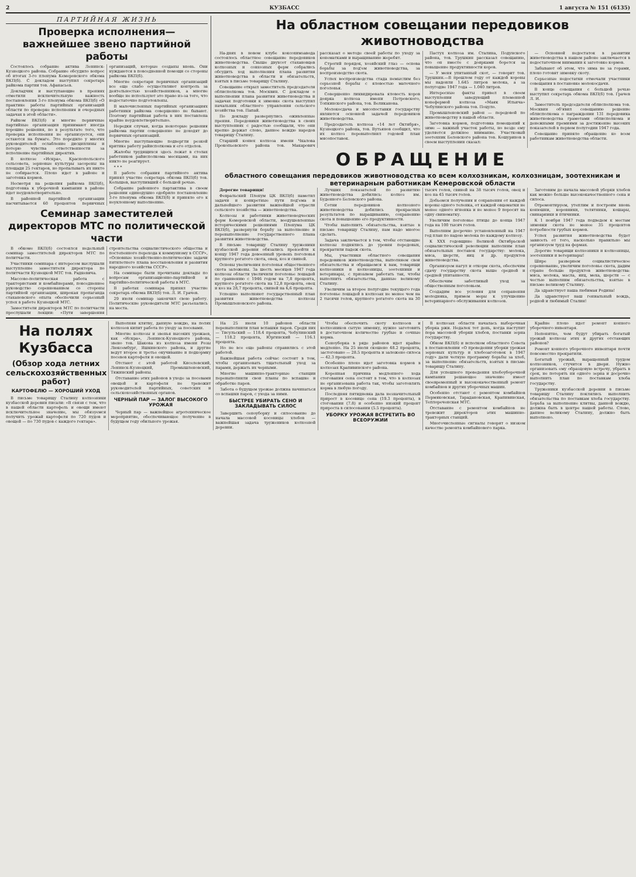2 КУЗБАСС 1 августа № 151 (6135)
ПАРТИЙНАЯ ЖИЗНЬ
Проверка исполнения—важнейшее звено партийной работы
Состоялось собрание актива Ленинск-Кузнецкого района. Собрание обсудило вопрос об итогах 3-го пленума Кемеровского обкома ВКП(б). С докладом выступил секретарь райкома партии тов. Афанасьев.
Докладчик и выступающие в прениях отметили исключительную важность постановления 3-го пленума обкома ВКП(б) «О практике работы партийных организаций области по проверке исполнения и очередных задачах в этой области».
Райком ВКП(б) и многие первичные партийные организации принимают иногда хорошие решения, но в результате того, что проверка исполнения не организуется, они остаются на бумаге. Это породило у многих руководителей ослабление дисциплины и потерю чувства ответственности за исполнение партийных директив.
В колхозе «Искра», Краснопольского сельсовета, зерновые культуры засорены на площади 25 гектаров, но пропалывать их никто не собирается. Плохо идет в районе и заготовка кормов.
Несмотря на решения райкома ВКП(б), подготовка к уборочной кампании в районе идет неудовлетворительно.
В районной партийной организации насчитывается 60 процентов первичных организаций, которые созданы вновь. Они нуждаются в повседневной помощи со стороны райкома ВКП(б).
Многие секретари первичных организаций все еще слабо осуществляют контроль за деятельностью хозяйственников, а многие вообще не используют это право из-за того, что недостаточно подготовлены.
В малочисленных партийных организациях работники райкома совершенно не бывают. Поэтому партийная работа в них поставлена крайне неудовлетворительно.
Нередки случаи, когда некоторые решения райкома партии совершенно не доходят до первичных организаций.
Многие выступающие подвергли резкой критике работу райисполкома и его отделов.
Жалобы трудящихся здесь лежат в столах работников райисполкома месяцами, на них никто не реагирует.
* * *
В работе собрания партийного актива принял участие секретарь обкома ВКП(б) тов. Колышев, выступивший с большой речью.
Собрание районного партактива в своем решении единодушно одобрило постановление 3-го пленума обкома ВКП(б) и приняло его к неуклонному выполнению.
Семинар заместителей директоров МТС по политической части
В обкоме ВКП(б) состоялся недельный семинар заместителей директоров МТС по политчасти.
Участники семинара с интересом выслушали выступление заместителя директора по политчасти Кузнецкой МТС тов. Радкевича.
Массово-политическая работа с трактористами и комбайнерами, повседневное руководство соревнованием со стороны партийной организации, широкая пропаганда стахановского опыта обеспечили серьезный успех в работе Кузнецкой МТС.
Заместители директоров МТС по политчасти прослушали лекции: «Пути завершения строительства социалистического общества и постепенного перехода к коммунизму в СССР», «Основные хозяйственно-политические задачи пятилетнего плана восстановления и развития народного хозяйства СССР».
На семинаре были прочитаны доклады по вопросам организационно-партийной и партийно-политической работы в МТС.
В работах семинара принял участие секретарь обкома ВКП(б) тов. Л. И. Грачев.
29 июля семинар закончил свою работу. Политические руководители МТС разъехались на места.
На областном совещании передовиков животноводства
На-днях в новом клубе коксохимзавода состоялось областное совещание передовиков животноводства. Свыше двухсот стахановцев колхозных и совхозных ферм собрались обсудить ход выполнения плана развития животноводства в области и обязательств, взятых в письме товарищу Сталину.
Совещание открыл заместитель председателя облисполкома тов. Москвин. С докладом о выполнении плана развития животноводства и задачах подготовки к зимовке скота выступил начальник областного управления сельского хозяйства тов. Папай.
По докладу развернулись оживленные прения. Передовики животноводства в своих выступлениях с радостью сообщали, что они крепко держат слово, данное вождю народов товарищу Сталину.
Старший конюх колхоза имени Чкалова Прокопьевского района тов. Макарович рассказал о методе своей работы по уходу за конематками и выращиванию жеребят.
Строгий порядок, хозяйский глаз — основа борьбы за под'ем животноводства, за воспроизводство скота.
Успех воспроизводства стада немыслим без серьезной борьбы с яловостью маточного поголовья.
Совершенно ликвидировала яловость коров доярка колхоза имени Петровского, Топкинского района, тов. Великанова.
Молокосдача и мясопоставки государству являются основной задачей передовиков животноводства.
Председатель колхоза «14 лет Октября», Кузнецкого района, тов. Вутьянов сообщил, что их колхоз перевыполнил годовой план мясопоставок.
Пастух колхоза им. Сталина, Подунского района, тов. Трушкин рассказал совещанию, что он вместе с доярками борется за повышение продуктивности коров.
— У меня упитанный скот, — говорит тов. Трушкин.—В прошлом году от каждой коровы мы надоили 1.645 литров молока, а за полугодие 1947 года — 1.040 литров.
Интересные факты привел в своем выступлении заведующий племенной конефермой колхоза «Маяк Ильича» Чебулинского района тов. Поцуло.
Промышленовский район — передовой по животноводству в нашей области.
Заготовка кормов, подготовка помещений к зиме — важный участок работы, но везде ему уделяется должное внимание. Участковый зоотехник Беловского района тов. Кошуринов в своем выступлении сказал:
— Основной недостаток в развитии животноводства в нашем районе заключается в недостаточном внимании к заготовке кормов.
Забывают об этом, что зима не за горами, плохо готовят зимовку скоту.
Серьезные недостатки отмечали участники совещания в постановке молокосдачи.
В конце совещания с большой речью выступил секретарь обкома ВКП(б) тов. Грачев Л. И.
Заместитель председателя облисполкома тов. Москвин об'явил совещанию решение облисполкома о награждении 131 передовика животноводства грамотами облисполкома и денежными премиями за достижение высоких показателей в первом полугодии 1947 года.
Совещание приняло обращение ко всем работникам животноводства области.
ОБРАЩЕНИЕ
областного совещания передовиков животноводства ко всем колхозникам, колхозницам, зоотехникам и ветеринарным работникам Кемеровской области
Дорогие товарищи!
Февральский Пленум ЦК ВКП(б) наметил задачи и конкретные пути под'ема и дальнейшего развития важнейшей отрасли сельского хозяйства — животноводства.
Колхозы и работники животноводческих ферм Кемеровской области, воодушевленные историческими решениями Пленума ЦК ВКП(б), развернули борьбу за выполнение и перевыполнение государственного плана развития животноводства.
В письме товарищу Сталину труженики кузбасской деревни обязались превзойти к концу 1947 года довоенный уровень поголовья крупного рогатого скота, овец, коз и свиней.
Основы увеличения поголовья общественного скота заложены. За шесть месяцев 1947 года колхозы области увеличили поголовье лошадей по сравнению с 1946 годом на 7,8 процента, крупного рогатого скота на 12,8 процента, овец и коз на 28,7 процента, свиней на 6,6 процента.
Успешно выполняют государственный план развития животноводства колхозы Промышленовского района.
Лучших показателей по развитию животноводства добились: колхоз им. Буденного Беловского района.
Сотни передовиков колхозного животноводства добились прекрасных результатов по выращиванию, сохранению скота и повышению его продуктивности.
Чтобы выполнить обязательства, взятые в письме товарищу Сталину, нам надо многое сделать.
Задача заключается в том, чтобы отстающие колхозы поднялись до уровня передовых, прекратили падеж скота.
Мы, участники областного совещания передовиков животноводства, выполняем свои обязательства и обращаемся к вам, товарищи колхозники и колхозницы, зоотехники и ветеринары, с призывом работать так, чтобы выполнить обязательства, данные великому Сталину.
Увеличим за второе полугодие текущего года поголовье лошадей в колхозах не менее чем на 2 тысячи голов, крупного рогатого скота на 30 тысяч голов, свиней на 38 тысяч голов, овец и коз на 45 тысяч голов.
Добьемся получения и сохранения от каждой коровы одного теленка, от каждой овцематки не менее одного ягненка и не менее 9 поросят на одну свиноматку.
Увеличим поголовье птицы до конца 1947 года на 100 тысяч голов.
Выполним досрочно установленный на 1947 год план по надою молока по каждому колхозу.
К XXX годовщине Великой Октябрьской социалистической революции выполним план обязательных поставок государству: молока, мяса, шерсти, яиц и др. продуктов животноводства.
Организуем нагул и откорм скота, обеспечим сдачу государству скота выше средней и средней упитанности.
Обеспечим заботливый уход за общественным поголовьем.
Создадим все условия для сохранения молодняка, примем меры к улучшению ветеринарного обслуживания колхозов.
Заготовим до начала массовой уборки хлебов как можно больше высококачественного сена и силоса.
Отремонтируем, утеплим и построим вновь конюшни, коровники, телятники, кошары, свинарники и птичники.
К 1 ноября 1947 года подведем к местам зимовки скота не менее 35 процентов потребности грубых кормов.
Успех развития животноводства будет зависеть от того, насколько правильно мы организуем труд на фермах.
Дорогие товарищи колхозники и колхозницы, зоотехники и ветеринары!
Шире развернем социалистическое соревнование, увеличим поголовье скота, дадим стране больше продуктов животноводства: мяса, молока, масла, яиц, меха, шерсти — с честью выполним обязательства, взятые в письме великому Сталину.
Да здравствует наша любимая Родина!
Да здравствует наш гениальный вождь, родной и любимый Сталин!
На полях Кузбасса
(Обзор хода летних сельскохозяйственных работ)
КАРТОФЕЛЮ — ХОРОШИЙ УХОД
В письме товарищу Сталину колхозники кузбасской деревни писали: «В связи с тем, что в нашей области картофель и овощи имеют исключительное значение, мы обязуемся получить урожай картофеля по 720 пудов и овощей — по 730 пудов с каждого гектара».
Выполняя клятву, данную вождю, на полях колхозов кипит работа по уходу за посевами.
Многие колхозы и звенья высоких урожаев, как «Искра», Ленинск-Кузнецкого района, звено тов. Шакова из колхоза имени Розы Люксембург, Яшкинского района, и другие ведут второе и третье окучивание и подкормку посевов картофеля и овощей.
Отстают с этой работой Киселевский, Ленинск-Кузнецкий, Промышленовский, Тяжинский районы.
Отставание этих районов в уходе за посевами овощей и картофеля не тревожит руководителей партийных, советских и сельскохозяйственных органов.
ЧЕРНЫЙ ПАР — ЗАЛОГ ВЫСОКОГО УРОЖАЯ
Черный пар — важнейшее агротехническое мероприятие, обеспечивающее получение в будущем году обильного урожая.
На 25 июля 10 районов области перевыполнили план вспашки паров. Среди них — Тисульский — 118.4 процента, Чебулинский — 118.2 процента, Юргинский — 116.1 процента.
Но не все еще районы справились с этой работой.
Важнейшая работа сейчас состоит в том, чтобы организовать тщательный уход за парами, держать их черными.
Многие машинно-тракторные станции перевыполнили свои планы по вспашке и обработке паров.
Забота о будущем урожае должна начинаться со вспашки паров, с ухода за ними.
БЫСТРЕЕ УБИРАТЬ СЕНО И ЗАКЛАДЫВАТЬ СИЛОС
Завершить сеноуборку и силосование до начала массовой косовицы хлебов — важнейшая задача тружеников колхозной деревни.
Чтобы обеспечить скоту колхозов и колхозников сытую зимовку, нужно заготовить в достаточном количестве грубые и сочные корма.
Сеноуборка в ряде районов идет крайне медленно. На 25 июля скошено 48.2 процента, застоговано — 28.5 процента и заложено силоса — 42.3 процента.
Особенно плохо идет заготовка кормов в колхозах Крапивинского района.
Коренная причина медленного хода стогования сена состоит в том, что в колхозах не организована работа так, чтобы заготовлять корма в любую погоду.
Последняя пятидневка дала незначительный прирост в косовице сена (19.3 процента), в стоговании (7.8) и особенно низкий процент прироста в силосовании (5.5 процента).
УБОРКУ УРОЖАЯ ВСТРЕТИТЬ ВО ВСЕОРУЖИИ
В колхозах области началась выборочная уборка ржи. Недалек тот день, когда наступит пора массовой уборки хлебов, поставки зерна государству.
Обком ВКП(б) и исполком областного Совета в постановлении «О проведении уборки урожая зерновых культур и хлебозаготовок в 1947 году» дали четкую программу борьбы за хлеб, за выполнение обязательств, взятых в письме товарищу Сталину.
Для успешного проведения хлебоуборочной кампании решающее значение имеет своевременный и высококачественный ремонт комбайнов и других уборочных машин.
Особенно отстают с ремонтом комбайнов Пермяковская, Тарадановская, Крапивинская, Теплореченская МТС.
Отставание с ремонтом комбайнов не тревожит директоров этих машинно-тракторных станций.
Многочисленные сигналы говорят о низком качестве ремонта комбайнового парка.
Крайне плохо идет ремонт конного уборочного инвентаря.
Непонятно, чем будут убирать богатый урожай колхозы этих и других отстающих районов?
Ремонт конного уборочного инвентаря почти повсеместно прекратили.
Богатый урожай, выращенный трудом колхозников, стучится в двери. Нужно организовать ему образцовую встречу, убрать в срок, не потерять ни одного зерна и досрочно выполнить план по поставкам хлеба государству.
Труженики кузбасской деревни в письме товарищу Сталину поклялись выполнить обязательства по поставкам хлеба государству. Борьба за выполнение клятвы, данной вождю, должна быть в центре нашей работы. Слово, данное великому Сталину, должно быть выполнено.